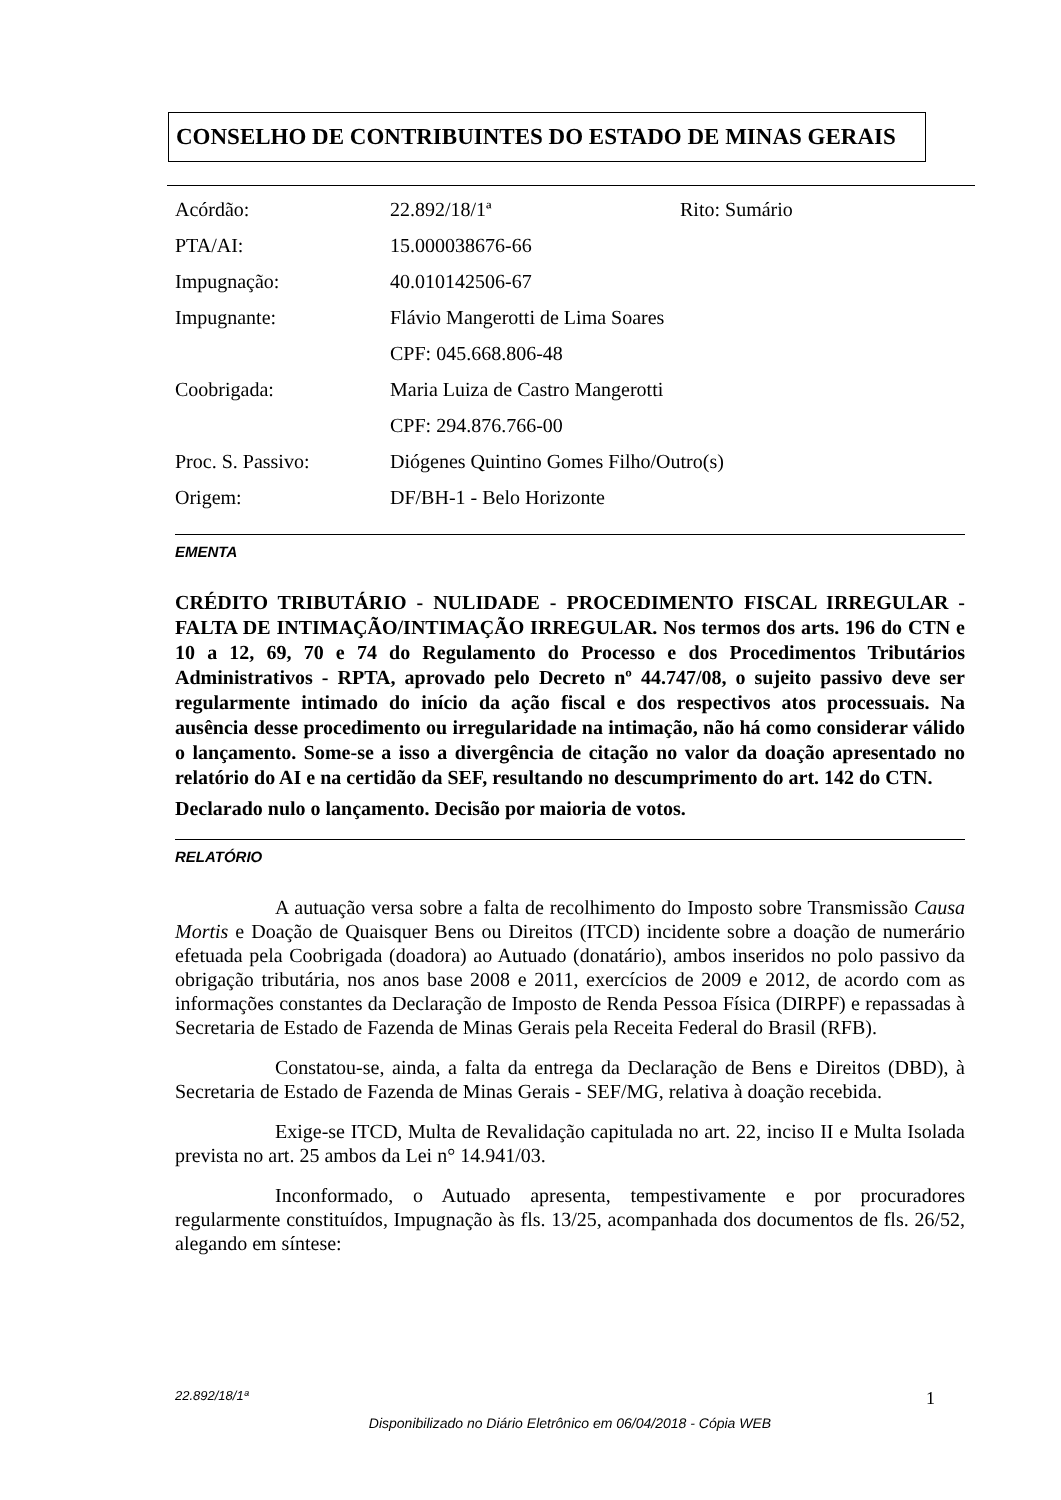CONSELHO DE CONTRIBUINTES DO ESTADO DE MINAS GERAIS
| Acórdão: | 22.892/18/1ª | Rito: Sumário |
| PTA/AI: | 15.000038676-66 | |
| Impugnação: | 40.010142506-67 | |
| Impugnante: | Flávio Mangerotti de Lima Soares | |
| | CPF: 045.668.806-48 | |
| Coobrigada: | Maria Luiza de Castro Mangerotti | |
| | CPF: 294.876.766-00 | |
| Proc. S. Passivo: | Diógenes Quintino Gomes Filho/Outro(s) | |
| Origem: | DF/BH-1 - Belo Horizonte | |
EMENTA
CRÉDITO TRIBUTÁRIO - NULIDADE - PROCEDIMENTO FISCAL IRREGULAR - FALTA DE INTIMAÇÃO/INTIMAÇÃO IRREGULAR. Nos termos dos arts. 196 do CTN e 10 a 12, 69, 70 e 74 do Regulamento do Processo e dos Procedimentos Tributários Administrativos - RPTA, aprovado pelo Decreto nº 44.747/08, o sujeito passivo deve ser regularmente intimado do início da ação fiscal e dos respectivos atos processuais. Na ausência desse procedimento ou irregularidade na intimação, não há como considerar válido o lançamento. Some-se a isso a divergência de citação no valor da doação apresentado no relatório do AI e na certidão da SEF, resultando no descumprimento do art. 142 do CTN.
Declarado nulo o lançamento. Decisão por maioria de votos.
RELATÓRIO
A autuação versa sobre a falta de recolhimento do Imposto sobre Transmissão Causa Mortis e Doação de Quaisquer Bens ou Direitos (ITCD) incidente sobre a doação de numerário efetuada pela Coobrigada (doadora) ao Autuado (donatário), ambos inseridos no polo passivo da obrigação tributária, nos anos base 2008 e 2011, exercícios de 2009 e 2012, de acordo com as informações constantes da Declaração de Imposto de Renda Pessoa Física (DIRPF) e repassadas à Secretaria de Estado de Fazenda de Minas Gerais pela Receita Federal do Brasil (RFB).
Constatou-se, ainda, a falta da entrega da Declaração de Bens e Direitos (DBD), à Secretaria de Estado de Fazenda de Minas Gerais - SEF/MG, relativa à doação recebida.
Exige-se ITCD, Multa de Revalidação capitulada no art. 22, inciso II e Multa Isolada prevista no art. 25 ambos da Lei n° 14.941/03.
Inconformado, o Autuado apresenta, tempestivamente e por procuradores regularmente constituídos, Impugnação às fls. 13/25, acompanhada dos documentos de fls. 26/52, alegando em síntese:
22.892/18/1ª 1
Disponibilizado no Diário Eletrônico em 06/04/2018 - Cópia WEB